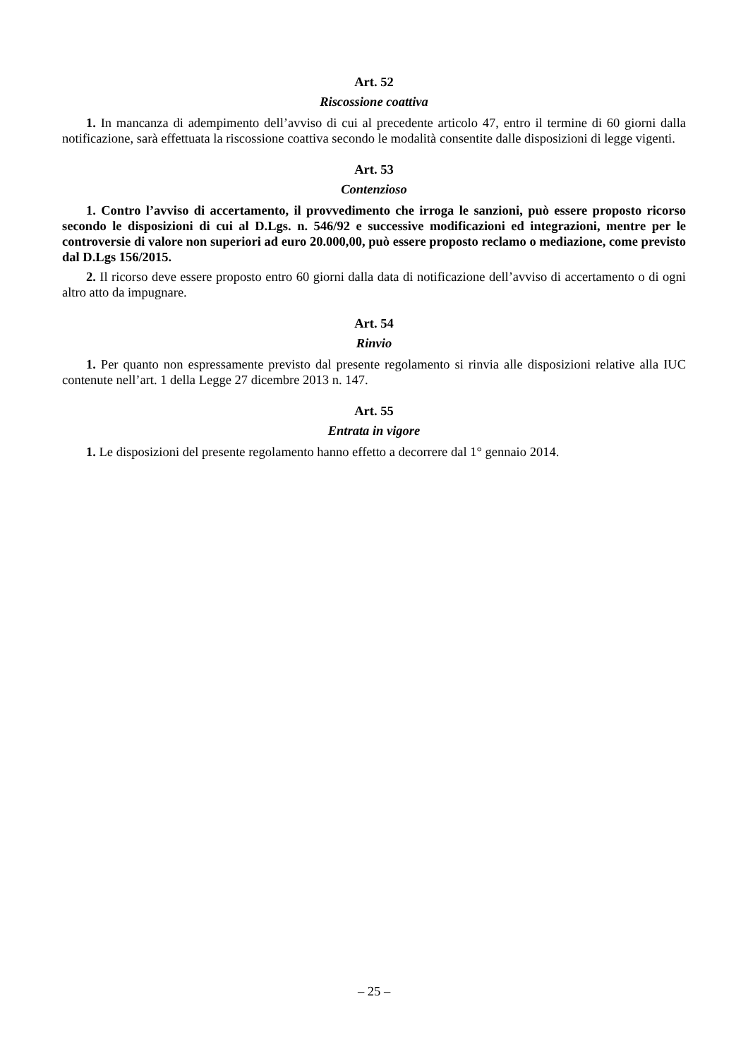Art. 52
Riscossione coattiva
1. In mancanza di adempimento dell’avviso di cui al precedente articolo 47, entro il termine di 60 giorni dalla notificazione, sarà effettuata la riscossione coattiva secondo le modalità consentite dalle disposizioni di legge vigenti.
Art. 53
Contenzioso
1. Contro l’avviso di accertamento, il provvedimento che irroga le sanzioni, può essere proposto ricorso secondo le disposizioni di cui al D.Lgs. n. 546/92 e successive modificazioni ed integrazioni, mentre per le controversie di valore non superiori ad euro 20.000,00, può essere proposto reclamo o mediazione, come previsto dal D.Lgs 156/2015.
2. Il ricorso deve essere proposto entro 60 giorni dalla data di notificazione dell’avviso di accertamento o di ogni altro atto da impugnare.
Art. 54
Rinvio
1. Per quanto non espressamente previsto dal presente regolamento si rinvia alle disposizioni relative alla IUC contenute nell’art. 1 della Legge 27 dicembre 2013 n. 147.
Art. 55
Entrata in vigore
1. Le disposizioni del presente regolamento hanno effetto a decorrere dal 1° gennaio 2014.
– 25 –